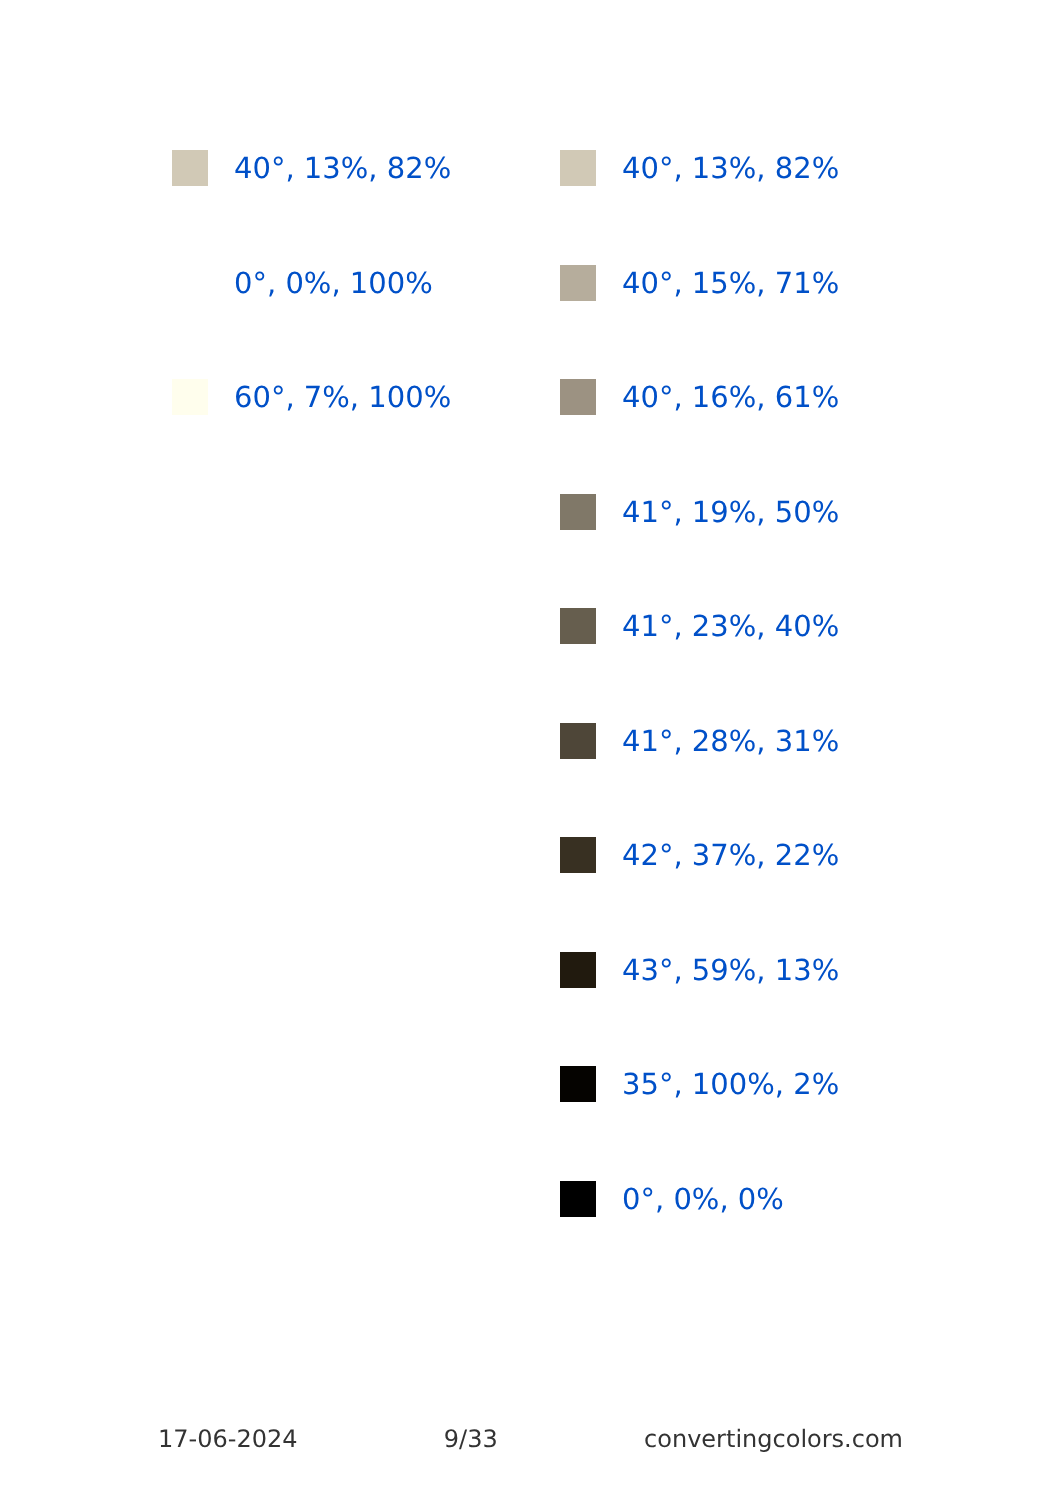40°, 13%, 82%
0°, 0%, 100%
60°, 7%, 100%
40°, 13%, 82%
40°, 15%, 71%
40°, 16%, 61%
41°, 19%, 50%
41°, 23%, 40%
41°, 28%, 31%
42°, 37%, 22%
43°, 59%, 13%
35°, 100%, 2%
0°, 0%, 0%
17-06-2024 9/33 convertingcolors.com